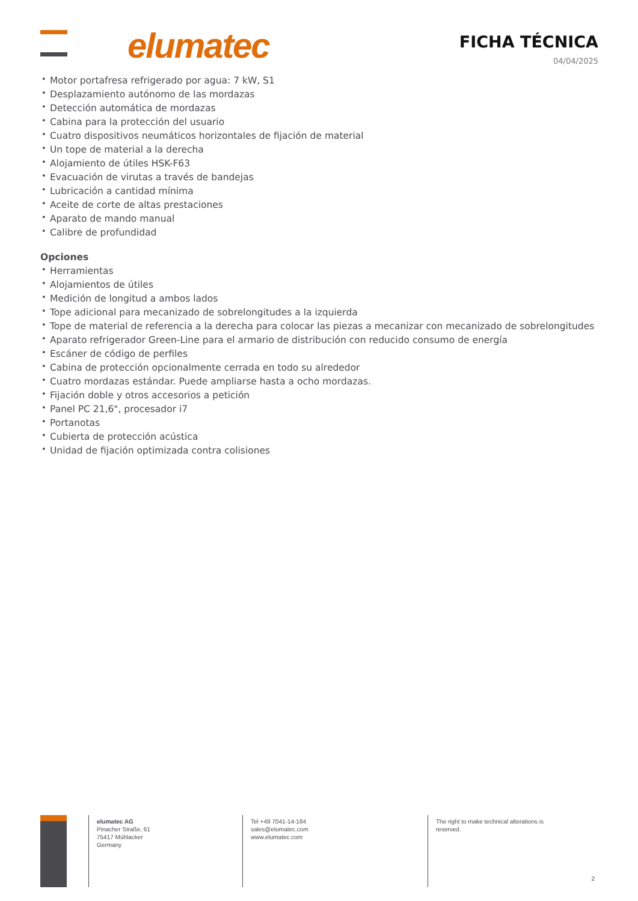elumatec FICHA TÉCNICA
04/04/2025
• Motor portafresa refrigerado por agua: 7 kW, S1
• Desplazamiento autónomo de las mordazas
• Detección automática de mordazas
• Cabina para la protección del usuario
• Cuatro dispositivos neumáticos horizontales de fijación de material
• Un tope de material a la derecha
• Alojamiento de útiles HSK-F63
• Evacuación de virutas a través de bandejas
• Lubricación a cantidad mínima
• Aceite de corte de altas prestaciones
• Aparato de mando manual
• Calibre de profundidad
Opciones
• Herramientas
• Alojamientos de útiles
• Medición de longitud a ambos lados
• Tope adicional para mecanizado de sobrelongitudes a la izquierda
• Tope de material de referencia a la derecha para colocar las piezas a mecanizar con mecanizado de sobrelongitudes
• Aparato refrigerador Green-Line para el armario de distribución con reducido consumo de energía
• Escáner de código de perfiles
• Cabina de protección opcionalmente cerrada en todo su alrededor
• Cuatro mordazas estándar. Puede ampliarse hasta a ocho mordazas.
• Fijación doble y otros accesorios a petición
• Panel PC 21,6", procesador i7
• Portanotas
• Cubierta de protección acústica
• Unidad de fijación optimizada contra colisiones
elumatec AG
Pinacher Straße, 61
75417 Mühlacker
Germany
Tel +49 7041-14-184
sales@elumatec.com
www.elumatec.com
The right to make technical alterations is
reserved.
2